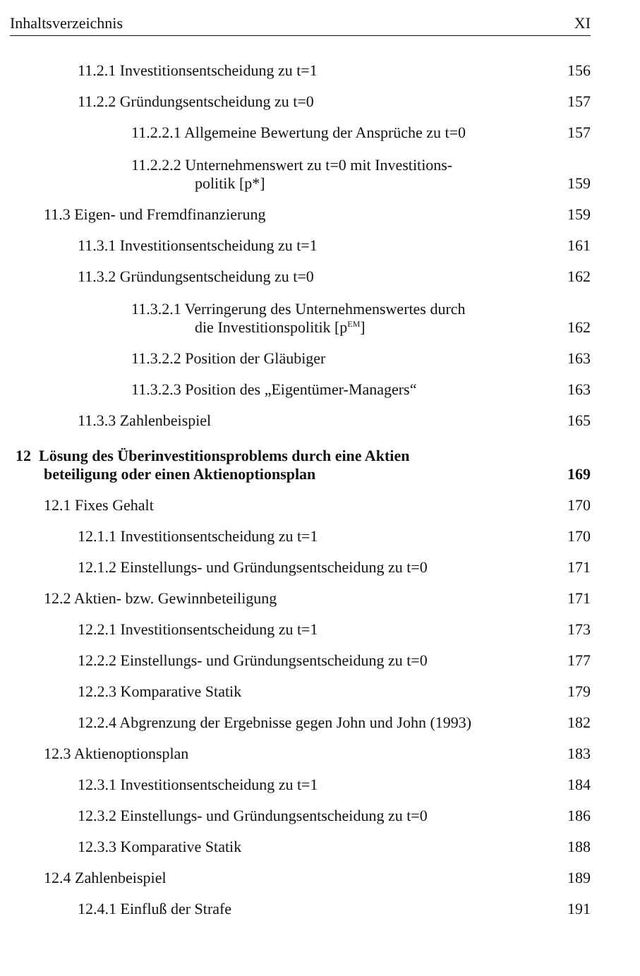Inhaltsverzeichnis XI
11.2.1 Investitionsentscheidung zu t=1 156
11.2.2 Gründungsentscheidung zu t=0 157
11.2.2.1 Allgemeine Bewertung der Ansprüche zu t=0 157
11.2.2.2 Unternehmenswert zu t=0 mit Investitions-
politik [p*] 159
11.3 Eigen- und Fremdfinanzierung 159
11.3.1 Investitionsentscheidung zu t=1 161
11.3.2 Gründungsentscheidung zu t=0 162
11.3.2.1 Verringerung des Unternehmenswertes durch
die Investitionspolitik [p<sup>EM</sup>] 162
11.3.2.2 Position der Gläubiger 163
11.3.2.3 Position des „Eigentümer-Managers“163
11.3.3 Zahlenbeispiel 165
12 Lösung des Überinvestitionsproblems durch eine Aktien
beteiligung oder einen Aktienoptionsplan 169
12.1 Fixes Gehalt 170
12.1.1 Investitionsentscheidung zu t=1 170
12.1.2 Einstellungs- und Gründungsentscheidung zu t=0 171
12.2 Aktien- bzw. Gewinnbeteiligung 171
12.2.1 Investitionsentscheidung zu t=1 173
12.2.2 Einstellungs- und Gründungsentscheidung zu t=0 177
12.2.3 Komparative Statik 179
12.2.4 Abgrenzung der Ergebnisse gegen John und John (1993) 182
12.3 Aktienoptionsplan 183
12.3.1 Investitionsentscheidung zu t=1 184
12.3.2 Einstellungs- und Gründungsentscheidung zu t=0 186
12.3.3 Komparative Statik 188
12.4 Zahlenbeispiel 189
12.4.1 Einfluß der Strafe 191